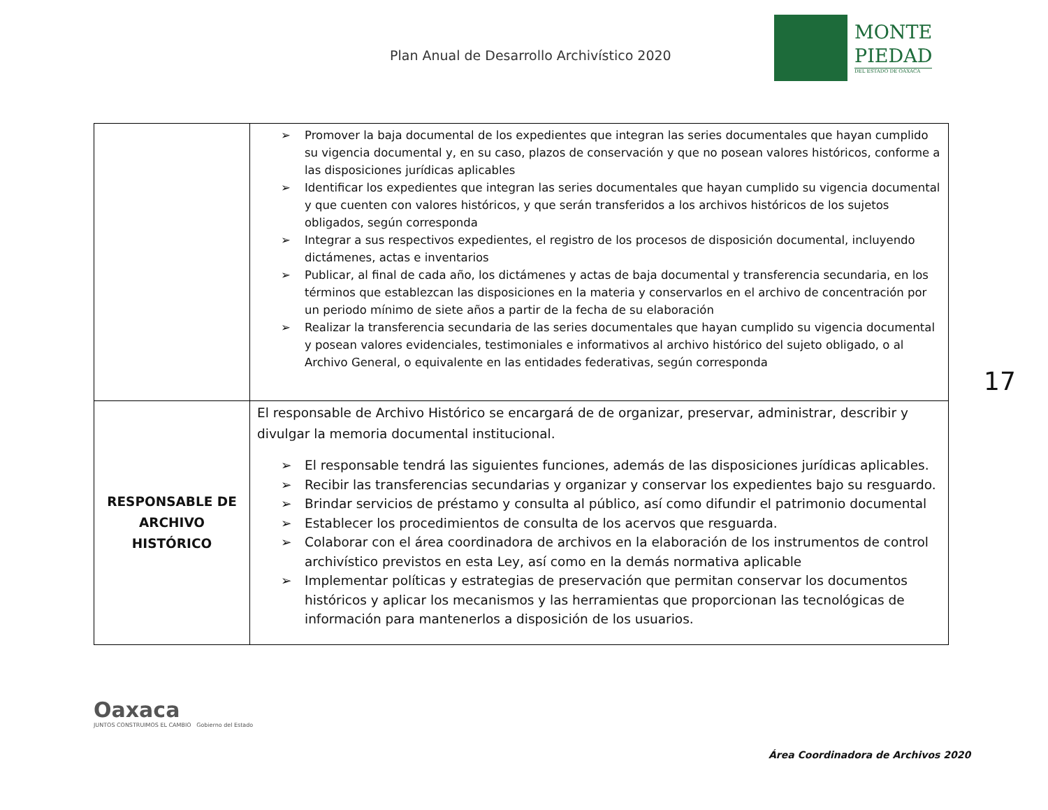Plan Anual de Desarrollo Archivístico 2020
MONTE
PIEDAD
DEL ESTADO DE OAXACA
| | ➢ Promover la baja documental de los expedientes que integran las series documentales que hayan cumplido su vigencia documental y, en su caso, plazos de conservación y que no posean valores históricos, conforme a las disposiciones jurídicas aplicables ➢ Identificar los expedientes que integran las series documentales que hayan cumplido su vigencia documental y que cuenten con valores históricos, y que serán transferidos a los archivos históricos de los sujetos obligados, según corresponda ➢ Integrar a sus respectivos expedientes, el registro de los procesos de disposición documental, incluyendo dictámenes, actas e inventarios ➢ Publicar, al final de cada año, los dictámenes y actas de baja documental y transferencia secundaria, en los términos que establezcan las disposiciones en la materia y conservarlos en el archivo de concentración por un periodo mínimo de siete años a partir de la fecha de su elaboración ➢ Realizar la transferencia secundaria de las series documentales que hayan cumplido su vigencia documental y posean valores evidenciales, testimoniales e informativos al archivo histórico del sujeto obligado, o al Archivo General, o equivalente en las entidades federativas, según corresponda |
| RESPONSABLE DE ARCHIVO HISTÓRICO | El responsable de Archivo Histórico se encargará de de organizar, preservar, administrar, describir y divulgar la memoria documental institucional. ➢ El responsable tendrá las siguientes funciones, además de las disposiciones jurídicas aplicables. ➢ Recibir las transferencias secundarias y organizar y conservar los expedientes bajo su resguardo. ➢ Brindar servicios de préstamo y consulta al público, así como difundir el patrimonio documental ➢ Establecer los procedimientos de consulta de los acervos que resguarda. ➢ Colaborar con el área coordinadora de archivos en la elaboración de los instrumentos de control archivístico previstos en esta Ley, así como en la demás normativa aplicable ➢ Implementar políticas y estrategias de preservación que permitan conservar los documentos históricos y aplicar los mecanismos y las herramientas que proporcionan las tecnológicas de información para mantenerlos a disposición de los usuarios. |
17
Oaxaca
JUNTOS CONSTRUIMOS EL CAMBIO Gobierno del Estado
Área Coordinadora de Archivos 2020